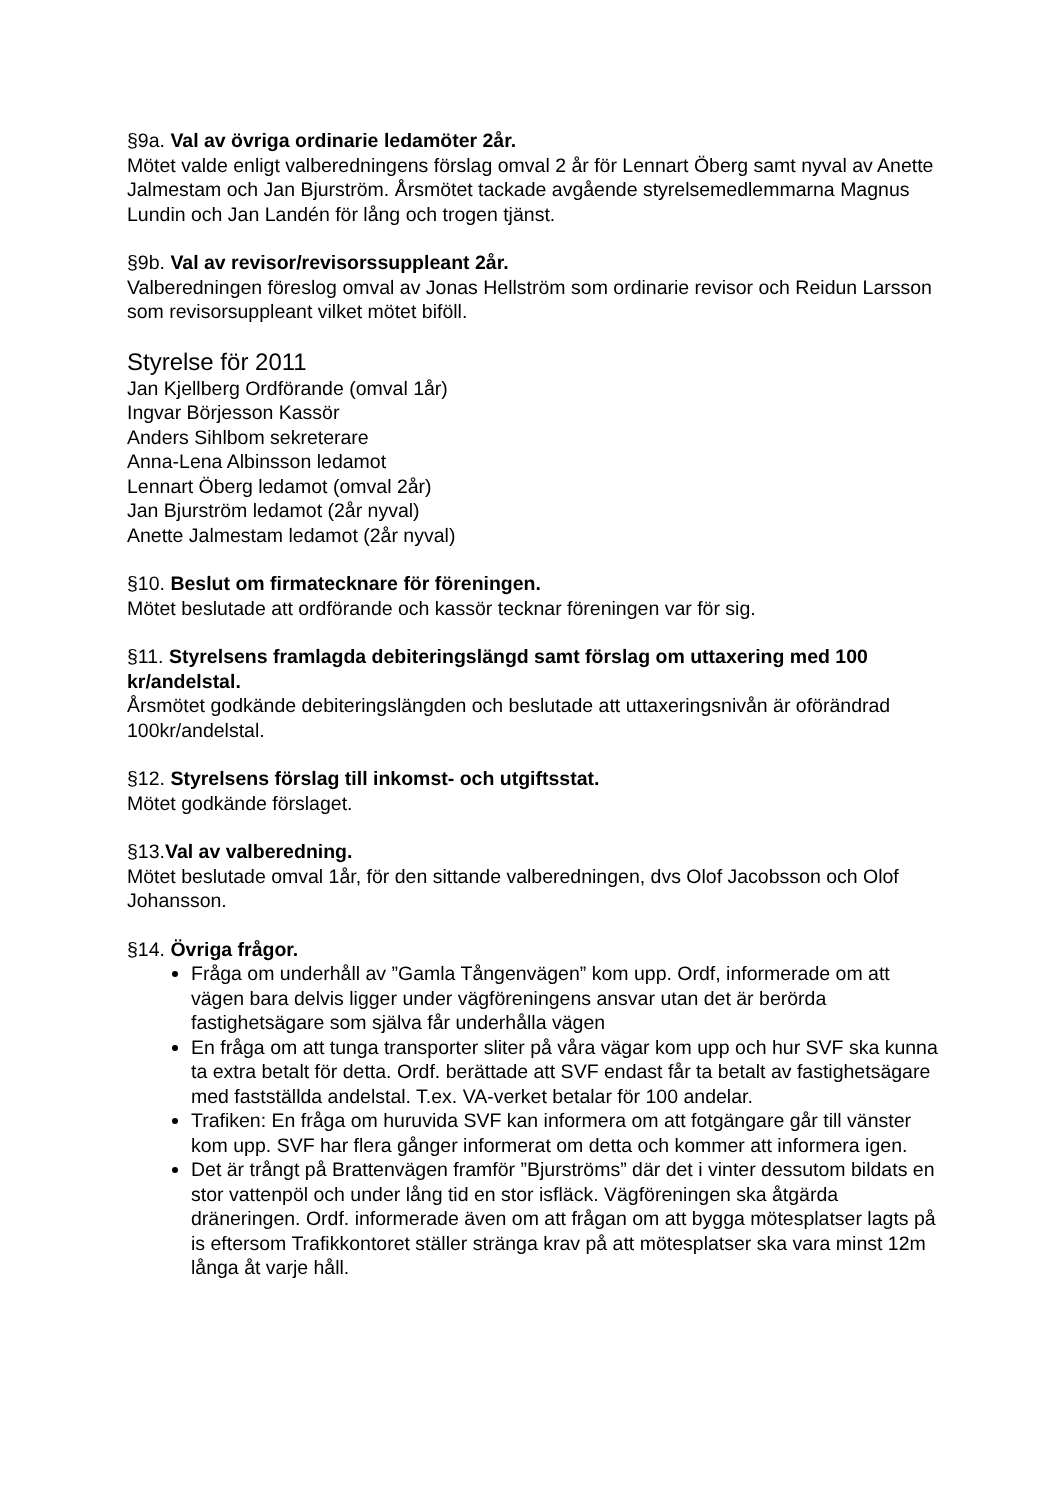§9a. Val av övriga ordinarie ledamöter 2år.
Mötet valde enligt valberedningens förslag omval 2 år för Lennart Öberg samt nyval av Anette Jalmestam och Jan Bjurström. Årsmötet tackade avgående styrelsemedlemmarna Magnus Lundin och Jan Landén för lång och trogen tjänst.
§9b. Val av revisor/revisorssuppleant 2år.
Valberedningen föreslog omval av Jonas Hellström som ordinarie revisor och Reidun Larsson som revisorsuppleant vilket mötet biföll.
Styrelse för 2011
Jan Kjellberg Ordförande (omval 1år)
Ingvar Börjesson Kassör
Anders Sihlbom sekreterare
Anna-Lena Albinsson ledamot
Lennart Öberg ledamot (omval 2år)
Jan Bjurström ledamot (2år nyval)
Anette Jalmestam ledamot (2år nyval)
§10. Beslut om firmatecknare för föreningen.
Mötet beslutade att ordförande och kassör tecknar föreningen var för sig.
§11. Styrelsens framlagda debiteringslängd samt förslag om uttaxering med 100 kr/andelstal.
Årsmötet godkände debiteringslängden och beslutade att uttaxeringsnivån är oförändrad 100kr/andelstal.
§12. Styrelsens förslag till inkomst- och utgiftsstat.
Mötet godkände förslaget.
§13.Val av valberedning.
Mötet beslutade omval 1år, för den sittande valberedningen, dvs Olof Jacobsson och Olof Johansson.
§14. Övriga frågor.
Fråga om underhåll av ”Gamla Tångenvägen” kom upp. Ordf, informerade om att vägen bara delvis ligger under vägföreningens ansvar utan det är berörda fastighetsägare som själva får underhålla vägen
En fråga om att tunga transporter sliter på våra vägar kom upp och hur SVF ska kunna ta extra betalt för detta. Ordf. berättade att SVF endast får ta betalt av fastighetsägare med fastställda andelstal. T.ex. VA-verket betalar för 100 andelar.
Trafiken: En fråga om huruvida SVF kan informera om att fotgängare går till vänster kom upp. SVF har flera gånger informerat om detta och kommer att informera igen.
Det är trångt på Brattenvägen framför ”Bjurströms” där det i vinter dessutom bildats en stor vattenpöl och under lång tid en stor isfläck. Vägföreningen ska åtgärda dräneringen. Ordf. informerade även om att frågan om att bygga mötesplatser lagts på is eftersom Trafikkontoret ställer stränga krav på att mötesplatser ska vara minst 12m långa åt varje håll.